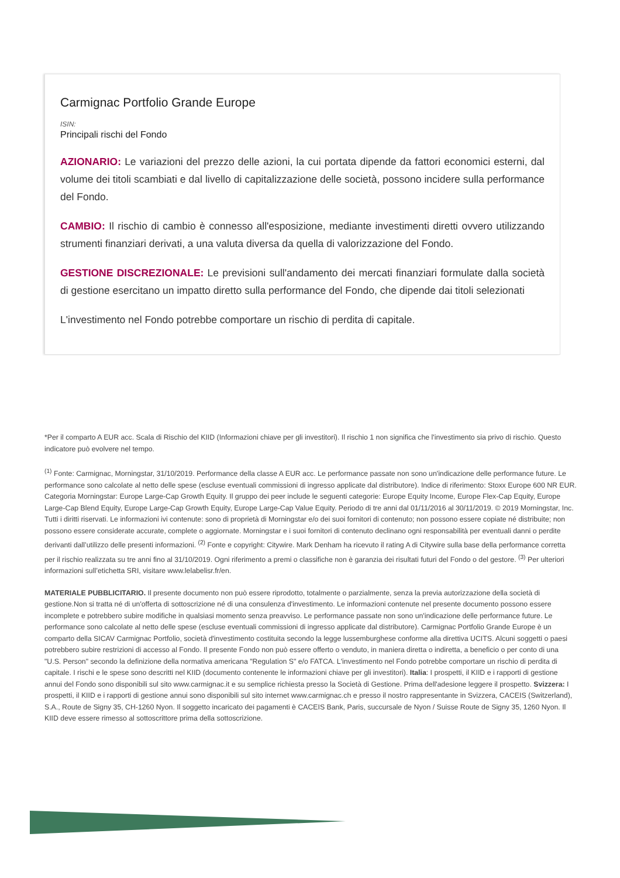Carmignac Portfolio Grande Europe
ISIN:
Principali rischi del Fondo
AZIONARIO: Le variazioni del prezzo delle azioni, la cui portata dipende da fattori economici esterni, dal volume dei titoli scambiati e dal livello di capitalizzazione delle società, possono incidere sulla performance del Fondo.
CAMBIO: Il rischio di cambio è connesso all'esposizione, mediante investimenti diretti ovvero utilizzando strumenti finanziari derivati, a una valuta diversa da quella di valorizzazione del Fondo.
GESTIONE DISCREZIONALE: Le previsioni sull'andamento dei mercati finanziari formulate dalla società di gestione esercitano un impatto diretto sulla performance del Fondo, che dipende dai titoli selezionati
L'investimento nel Fondo potrebbe comportare un rischio di perdita di capitale.
*Per il comparto A EUR acc. Scala di Rischio del KIID (Informazioni chiave per gli investitori). Il rischio 1 non significa che l'investimento sia privo di rischio. Questo indicatore può evolvere nel tempo.
<sup>(1)</sup> Fonte: Carmignac, Morningstar, 31/10/2019. Performance della classe A EUR acc. Le performance passate non sono un'indicazione delle performance future. Le performance sono calcolate al netto delle spese (escluse eventuali commissioni di ingresso applicate dal distributore). Indice di riferimento: Stoxx Europe 600 NR EUR. Categoria Morningstar: Europe Large-Cap Growth Equity. Il gruppo dei peer include le seguenti categorie: Europe Equity Income, Europe Flex-Cap Equity, Europe Large-Cap Blend Equity, Europe Large-Cap Growth Equity, Europe Large-Cap Value Equity. Periodo di tre anni dal 01/11/2016 al 30/11/2019. © 2019 Morningstar, Inc. Tutti i diritti riservati. Le informazioni ivi contenute: sono di proprietà di Morningstar e/o dei suoi fornitori di contenuto; non possono essere copiate né distribuite; non possono essere considerate accurate, complete o aggiornate. Morningstar e i suoi fornitori di contenuto declinano ogni responsabilità per eventuali danni o perdite derivanti dall’utilizzo delle presenti informazioni. <sup>(2)</sup> Fonte e copyright: Citywire. Mark Denham ha ricevuto il rating A di Citywire sulla base della performance corretta per il rischio realizzata su tre anni fino al 31/10/2019. Ogni riferimento a premi o classifiche non è garanzia dei risultati futuri del Fondo o del gestore. <sup>(3)</sup> Per ulteriori informazioni sull’etichetta SRI, visitare www.lelabelisr.fr/en.
MATERIALE PUBBLICITARIO. Il presente documento non può essere riprodotto, totalmente o parzialmente, senza la previa autorizzazione della società di gestione.Non si tratta né di un'offerta di sottoscrizione né di una consulenza d'investimento. Le informazioni contenute nel presente documento possono essere incomplete e potrebbero subire modifiche in qualsiasi momento senza preavviso. Le performance passate non sono un'indicazione delle performance future. Le performance sono calcolate al netto delle spese (escluse eventuali commissioni di ingresso applicate dal distributore). Carmignac Portfolio Grande Europe è un comparto della SICAV Carmignac Portfolio, società d'investimento costituita secondo la legge lussemburghese conforme alla direttiva UCITS. Alcuni soggetti o paesi potrebbero subire restrizioni di accesso al Fondo. Il presente Fondo non può essere offerto o venduto, in maniera diretta o indiretta, a beneficio o per conto di una "U.S. Person" secondo la definizione della normativa americana "Regulation S" e/o FATCA. L'investimento nel Fondo potrebbe comportare un rischio di perdita di capitale. I rischi e le spese sono descritti nel KIID (documento contenente le informazioni chiave per gli investitori). Italia: I prospetti, il KIID e i rapporti di gestione annui del Fondo sono disponibili sul sito www.carmignac.it e su semplice richiesta presso la Società di Gestione. Prima dell'adesione leggere il prospetto. Svizzera: I prospetti, il KIID e i rapporti di gestione annui sono disponibili sul sito internet www.carmignac.ch e presso il nostro rappresentante in Svizzera, CACEIS (Switzerland), S.A., Route de Signy 35, CH-1260 Nyon. Il soggetto incaricato dei pagamenti è CACEIS Bank, Paris, succursale de Nyon / Suisse Route de Signy 35, 1260 Nyon. Il KIID deve essere rimesso al sottoscrittore prima della sottoscrizione.